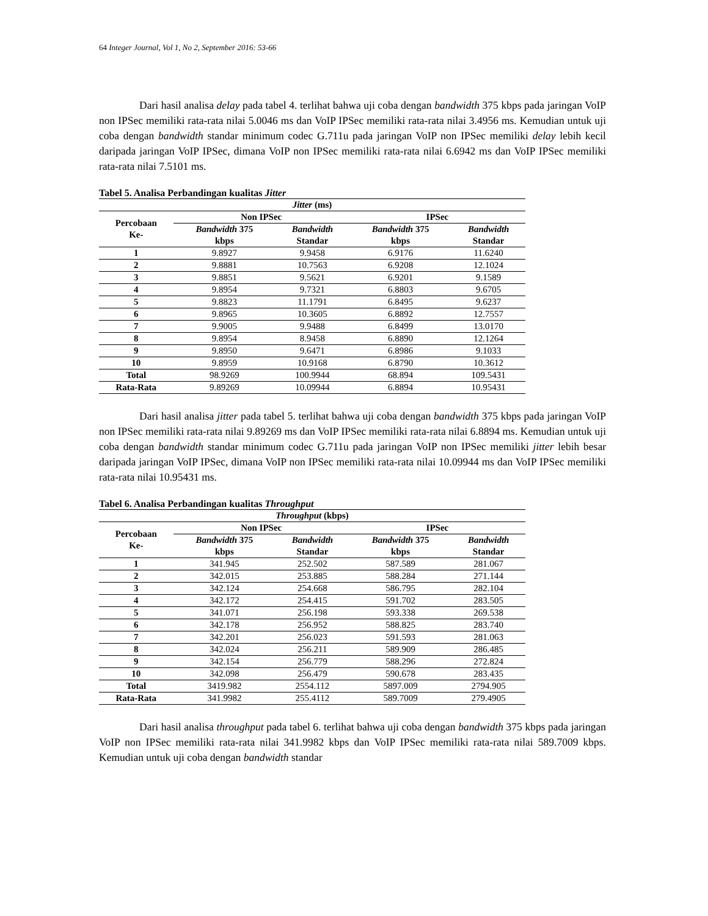64 Integer Journal, Vol 1, No 2, September 2016: 53-66
Dari hasil analisa delay pada tabel 4. terlihat bahwa uji coba dengan bandwidth 375 kbps pada jaringan VoIP non IPSec memiliki rata-rata nilai 5.0046 ms dan VoIP IPSec memiliki rata-rata nilai 3.4956 ms. Kemudian untuk uji coba dengan bandwidth standar minimum codec G.711u pada jaringan VoIP non IPSec memiliki delay lebih kecil daripada jaringan VoIP IPSec, dimana VoIP non IPSec memiliki rata-rata nilai 6.6942 ms dan VoIP IPSec memiliki rata-rata nilai 7.5101 ms.
Tabel 5. Analisa Perbandingan kualitas Jitter
| Jitter (ms) | | | | |
| --- | --- | --- | --- | --- |
| Percobaan Ke- | Non IPSec | | IPSec | |
| | Bandwidth 375 kbps | Bandwidth Standar | Bandwidth 375 kbps | Bandwidth Standar |
| 1 | 9.8927 | 9.9458 | 6.9176 | 11.6240 |
| 2 | 9.8881 | 10.7563 | 6.9208 | 12.1024 |
| 3 | 9.8851 | 9.5621 | 6.9201 | 9.1589 |
| 4 | 9.8954 | 9.7321 | 6.8803 | 9.6705 |
| 5 | 9.8823 | 11.1791 | 6.8495 | 9.6237 |
| 6 | 9.8965 | 10.3605 | 6.8892 | 12.7557 |
| 7 | 9.9005 | 9.9488 | 6.8499 | 13.0170 |
| 8 | 9.8954 | 8.9458 | 6.8890 | 12.1264 |
| 9 | 9.8950 | 9.6471 | 6.8986 | 9.1033 |
| 10 | 9.8959 | 10.9168 | 6.8790 | 10.3612 |
| Total | 98.9269 | 100.9944 | 68.894 | 109.5431 |
| Rata-Rata | 9.89269 | 10.09944 | 6.8894 | 10.95431 |
Dari hasil analisa jitter pada tabel 5. terlihat bahwa uji coba dengan bandwidth 375 kbps pada jaringan VoIP non IPSec memiliki rata-rata nilai 9.89269 ms dan VoIP IPSec memiliki rata-rata nilai 6.8894 ms. Kemudian untuk uji coba dengan bandwidth standar minimum codec G.711u pada jaringan VoIP non IPSec memiliki jitter lebih besar daripada jaringan VoIP IPSec, dimana VoIP non IPSec memiliki rata-rata nilai 10.09944 ms dan VoIP IPSec memiliki rata-rata nilai 10.95431 ms.
Tabel 6. Analisa Perbandingan kualitas Throughput
| Throughput (kbps) | | | | |
| --- | --- | --- | --- | --- |
| Percobaan Ke- | Non IPSec | | IPSec | |
| | Bandwidth 375 kbps | Bandwidth Standar | Bandwidth 375 kbps | Bandwidth Standar |
| 1 | 341.945 | 252.502 | 587.589 | 281.067 |
| 2 | 342.015 | 253.885 | 588.284 | 271.144 |
| 3 | 342.124 | 254.668 | 586.795 | 282.104 |
| 4 | 342.172 | 254.415 | 591.702 | 283.505 |
| 5 | 341.071 | 256.198 | 593.338 | 269.538 |
| 6 | 342.178 | 256.952 | 588.825 | 283.740 |
| 7 | 342.201 | 256.023 | 591.593 | 281.063 |
| 8 | 342.024 | 256.211 | 589.909 | 286.485 |
| 9 | 342.154 | 256.779 | 588.296 | 272.824 |
| 10 | 342.098 | 256.479 | 590.678 | 283.435 |
| Total | 3419.982 | 2554.112 | 5897.009 | 2794.905 |
| Rata-Rata | 341.9982 | 255.4112 | 589.7009 | 279.4905 |
Dari hasil analisa throughput pada tabel 6. terlihat bahwa uji coba dengan bandwidth 375 kbps pada jaringan VoIP non IPSec memiliki rata-rata nilai 341.9982 kbps dan VoIP IPSec memiliki rata-rata nilai 589.7009 kbps. Kemudian untuk uji coba dengan bandwidth standar